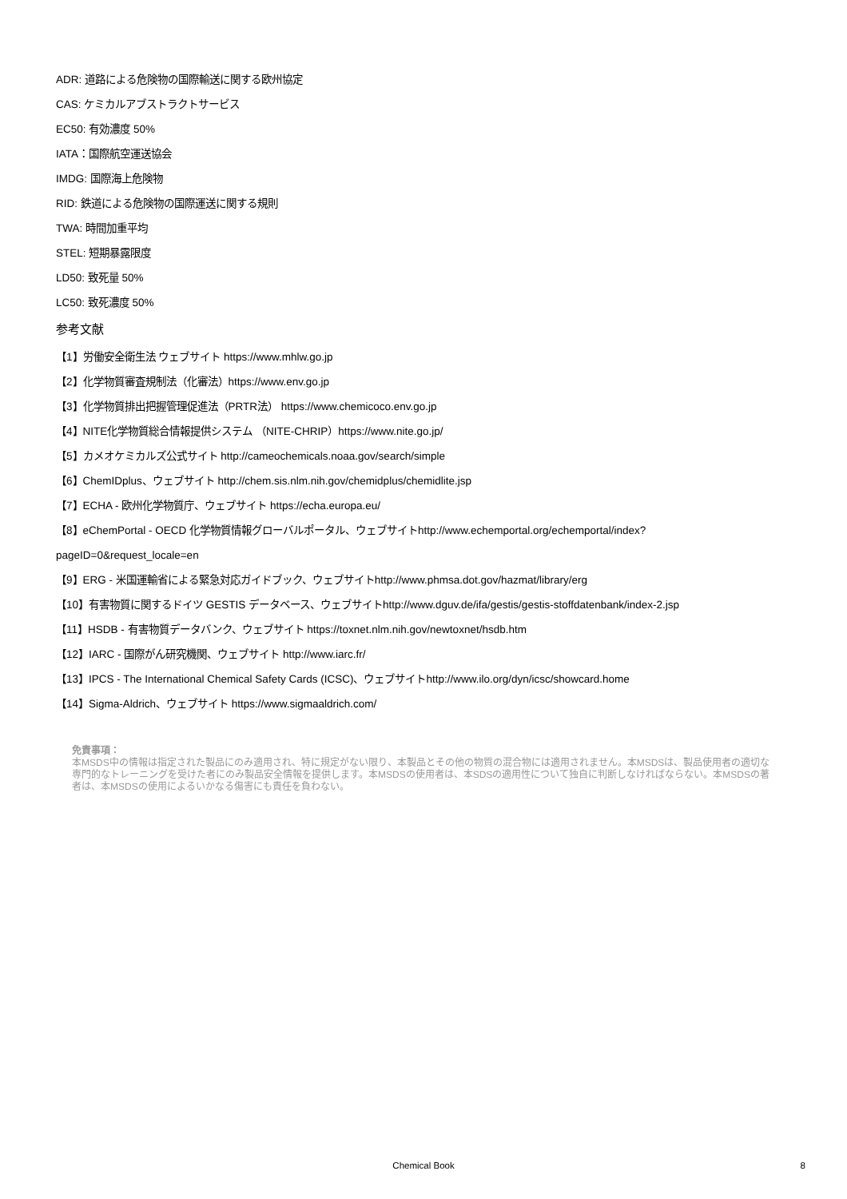ADR: 道路による危険物の国際輸送に関する欧州協定
CAS: ケミカルアブストラクトサービス
EC50: 有効濃度 50%
IATA：国際航空運送協会
IMDG: 国際海上危険物
RID: 鉄道による危険物の国際運送に関する規則
TWA: 時間加重平均
STEL: 短期暴露限度
LD50: 致死量 50%
LC50: 致死濃度 50%
参考文献
【1】労働安全衛生法 ウェブサイト https://www.mhlw.go.jp
【2】化学物質審査規制法（化審法）https://www.env.go.jp
【3】化学物質排出把握管理促進法（PRTR法） https://www.chemicoco.env.go.jp
【4】NITE化学物質総合情報提供システム （NITE-CHRIP）https://www.nite.go.jp/
【5】カメオケミカルズ公式サイト http://cameochemicals.noaa.gov/search/simple
【6】ChemIDplus、ウェブサイト http://chem.sis.nlm.nih.gov/chemidplus/chemidlite.jsp
【7】ECHA - 欧州化学物質庁、ウェブサイト https://echa.europa.eu/
【8】eChemPortal - OECD 化学物質情報グローバルポータル、ウェブサイトhttp://www.echemportal.org/echemportal/index?
pageID=0&request_locale=en
【9】ERG - 米国運輸省による緊急対応ガイドブック、ウェブサイトhttp://www.phmsa.dot.gov/hazmat/library/erg
【10】有害物質に関するドイツ GESTIS データベース、ウェブサイトhttp://www.dguv.de/ifa/gestis/gestis-stoffdatenbank/index-2.jsp
【11】HSDB - 有害物質データバンク、ウェブサイト https://toxnet.nlm.nih.gov/newtoxnet/hsdb.htm
【12】IARC - 国際がん研究機関、ウェブサイト http://www.iarc.fr/
【13】IPCS - The International Chemical Safety Cards (ICSC)、ウェブサイトhttp://www.ilo.org/dyn/icsc/showcard.home
【14】Sigma-Aldrich、ウェブサイト https://www.sigmaaldrich.com/
免責事項：
本MSDS中の情報は指定された製品にのみ適用され、特に規定がない限り、本製品とその他の物質の混合物には適用されません。本MSDSは、製品使用者の適切な専門的なトレーニングを受けた者にのみ製品安全情報を提供します。本MSDSの使用者は、本SDSの適用性について独自に判断しなければならない。本MSDSの著者は、本MSDSの使用によるいかなる傷害にも責任を負わない。
Chemical Book
8